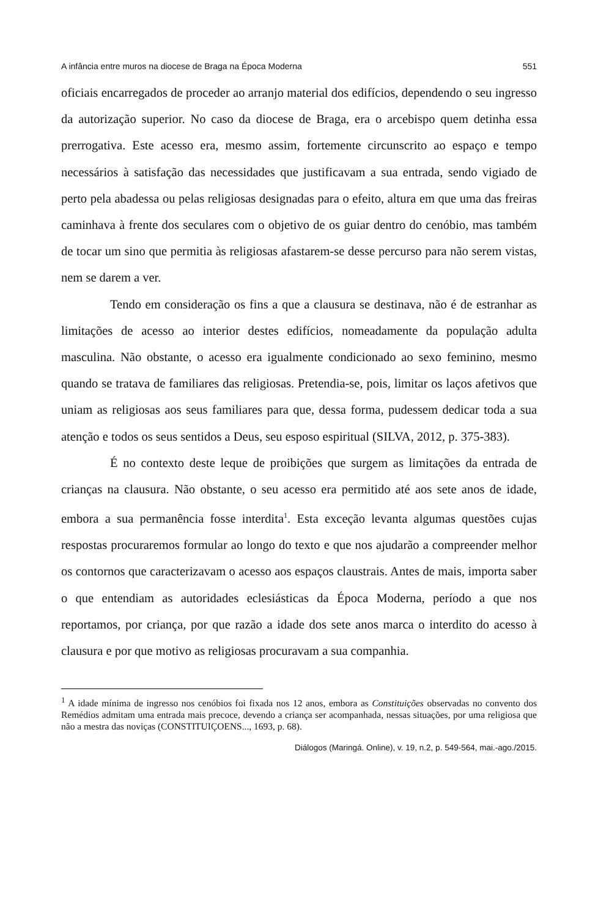A infância entre muros na diocese de Braga na Época Moderna 551
oficiais encarregados de proceder ao arranjo material dos edifícios, dependendo o seu ingresso da autorização superior. No caso da diocese de Braga, era o arcebispo quem detinha essa prerrogativa. Este acesso era, mesmo assim, fortemente circunscrito ao espaço e tempo necessários à satisfação das necessidades que justificavam a sua entrada, sendo vigiado de perto pela abadessa ou pelas religiosas designadas para o efeito, altura em que uma das freiras caminhava à frente dos seculares com o objetivo de os guiar dentro do cenóbio, mas também de tocar um sino que permitia às religiosas afastarem-se desse percurso para não serem vistas, nem se darem a ver.
Tendo em consideração os fins a que a clausura se destinava, não é de estranhar as limitações de acesso ao interior destes edifícios, nomeadamente da população adulta masculina. Não obstante, o acesso era igualmente condicionado ao sexo feminino, mesmo quando se tratava de familiares das religiosas. Pretendia-se, pois, limitar os laços afetivos que uniam as religiosas aos seus familiares para que, dessa forma, pudessem dedicar toda a sua atenção e todos os seus sentidos a Deus, seu esposo espiritual (SILVA, 2012, p. 375-383).
É no contexto deste leque de proibições que surgem as limitações da entrada de crianças na clausura. Não obstante, o seu acesso era permitido até aos sete anos de idade, embora a sua permanência fosse interdita<sup>1</sup>. Esta exceção levanta algumas questões cujas respostas procuraremos formular ao longo do texto e que nos ajudarão a compreender melhor os contornos que caracterizavam o acesso aos espaços claustrais. Antes de mais, importa saber o que entendiam as autoridades eclesiásticas da Época Moderna, período a que nos reportamos, por criança, por que razão a idade dos sete anos marca o interdito do acesso à clausura e por que motivo as religiosas procuravam a sua companhia.
<sup>1</sup> A idade mínima de ingresso nos cenóbios foi fixada nos 12 anos, embora as Constituições observadas no convento dos Remédios admitam uma entrada mais precoce, devendo a criança ser acompanhada, nessas situações, por uma religiosa que não a mestra das noviças (CONSTITUIÇOENS..., 1693, p. 68).
Diálogos (Maringá. Online), v. 19, n.2, p. 549-564, mai.-ago./2015.